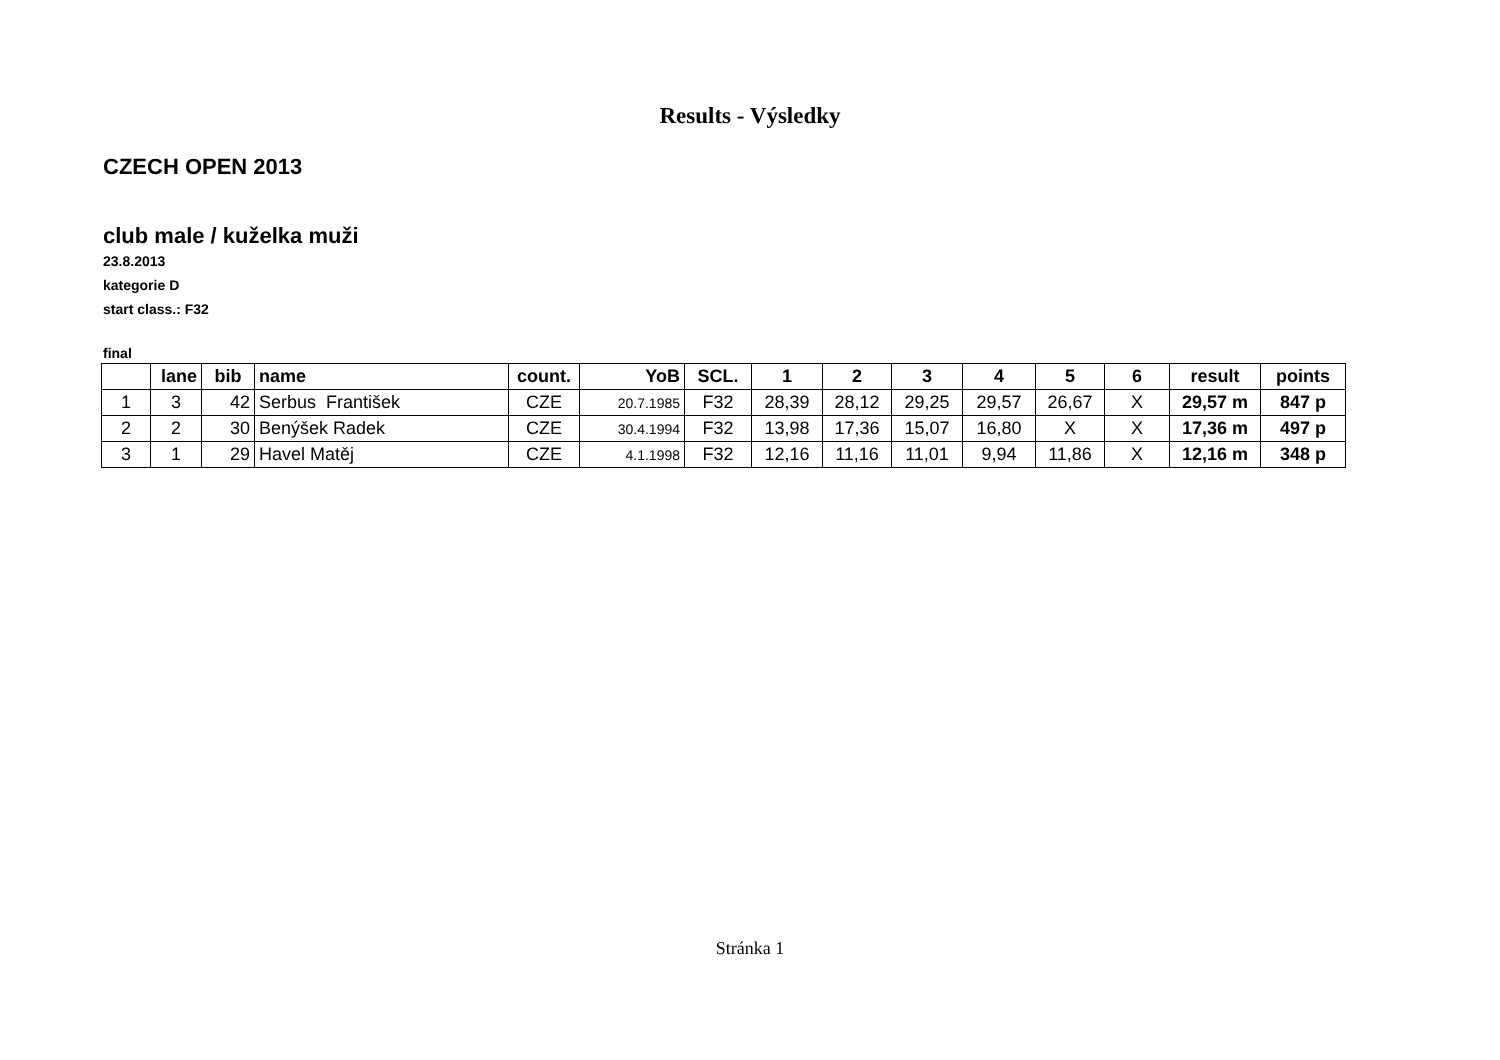Results - Výsledky
CZECH OPEN 2013
club male / kuželka muži
23.8.2013
kategorie D
start class.: F32
final
| | lane | bib | name | count. | YoB | SCL. | 1 | 2 | 3 | 4 | 5 | 6 | result | points |
| --- | --- | --- | --- | --- | --- | --- | --- | --- | --- | --- | --- | --- | --- | --- |
| 1 | 3 | 42 | Serbus František | CZE | 20.7.1985 | F32 | 28,39 | 28,12 | 29,25 | 29,57 | 26,67 | X | 29,57 m | 847 p |
| 2 | 2 | 30 | Benýšek Radek | CZE | 30.4.1994 | F32 | 13,98 | 17,36 | 15,07 | 16,80 | X | X | 17,36 m | 497 p |
| 3 | 1 | 29 | Havel Matěj | CZE | 4.1.1998 | F32 | 12,16 | 11,16 | 11,01 | 9,94 | 11,86 | X | 12,16 m | 348 p |
Stránka 1